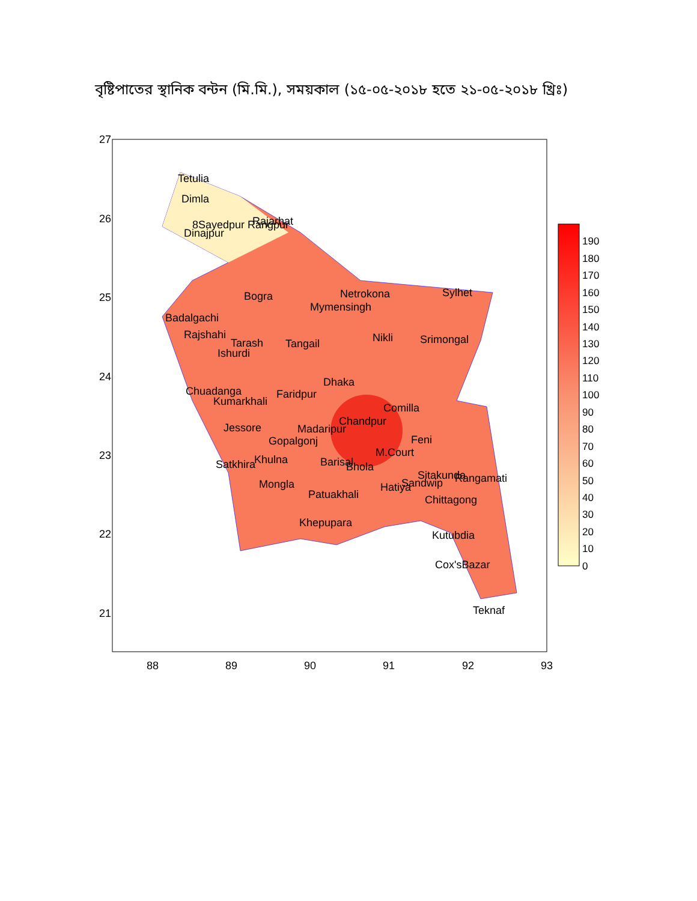বৃষ্টিপাতের স্থানিক বন্টন (মি.মি.), সময়কাল (১৫-০৫-২০১৮ হতে ২১-০৫-২০১৮ খ্রিঃ)
Tetulia
Dimla
Dinajpur
8Sayedpur Rangpur
Rajarhat
Bogra
Netrokona
Sylhet
Mymensingh
Badalgachi
Rajshahi
Tarash
Ishurdi
Tangail
Nikli
Srimongal
Chuadanga
Kumarkhali
Faridpur
Dhaka
Comilla
Jessore
Madaripur
Chandpur
Gopalgonj
Feni
M.Court
Satkhira
Khulna
Barisal
Bhola
Sitakunda
Rangamati
Mongla
Patuakhali
Hatiya
Sandwip
Chittagong
Khepupara
Kutubdia
Cox'sBazar
Teknaf
27
26
25
24
23
22
21
88
89
90
91
92
93
190
180
170
160
150
140
130
120
110
100
90
80
70
60
50
40
30
20
10
0